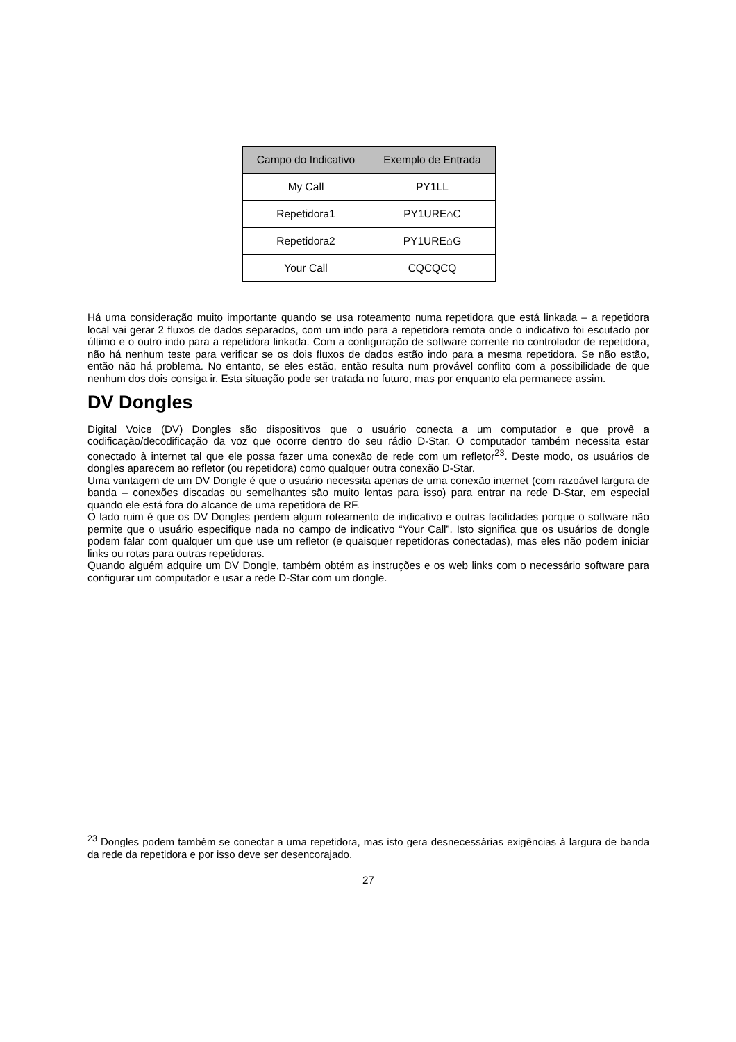| Campo do Indicativo | Exemplo de Entrada |
| --- | --- |
| My Call | PY1LL |
| Repetidora1 | PY1URE⌂C |
| Repetidora2 | PY1URE⌂G |
| Your Call | CQCQCQ |
Há uma consideração muito importante quando se usa roteamento numa repetidora que está linkada – a repetidora local vai gerar 2 fluxos de dados separados, com um indo para a repetidora remota onde o indicativo foi escutado por último e o outro indo para a repetidora linkada. Com a configuração de software corrente no controlador de repetidora, não há nenhum teste para verificar se os dois fluxos de dados estão indo para a mesma repetidora. Se não estão, então não há problema. No entanto, se eles estão, então resulta num provável conflito com a possibilidade de que nenhum dos dois consiga ir. Esta situação pode ser tratada no futuro, mas por enquanto ela permanece assim.
DV Dongles
Digital Voice (DV) Dongles são dispositivos que o usuário conecta a um computador e que provê a codificação/decodificação da voz que ocorre dentro do seu rádio D-Star. O computador também necessita estar conectado à internet tal que ele possa fazer uma conexão de rede com um refletor<sup>23</sup>. Deste modo, os usuários de dongles aparecem ao refletor (ou repetidora) como qualquer outra conexão D-Star.
Uma vantagem de um DV Dongle é que o usuário necessita apenas de uma conexão internet (com razoável largura de banda – conexões discadas ou semelhantes são muito lentas para isso) para entrar na rede D-Star, em especial quando ele está fora do alcance de uma repetidora de RF.
O lado ruim é que os DV Dongles perdem algum roteamento de indicativo e outras facilidades porque o software não permite que o usuário especifique nada no campo de indicativo “Your Call”. Isto significa que os usuários de dongle podem falar com qualquer um que use um refletor (e quaisquer repetidoras conectadas), mas eles não podem iniciar links ou rotas para outras repetidoras.
Quando alguém adquire um DV Dongle, também obtém as instruções e os web links com o necessário software para configurar um computador e usar a rede D-Star com um dongle.
<sup>23</sup> Dongles podem também se conectar a uma repetidora, mas isto gera desnecessárias exigências à largura de banda da rede da repetidora e por isso deve ser desencorajado.
27